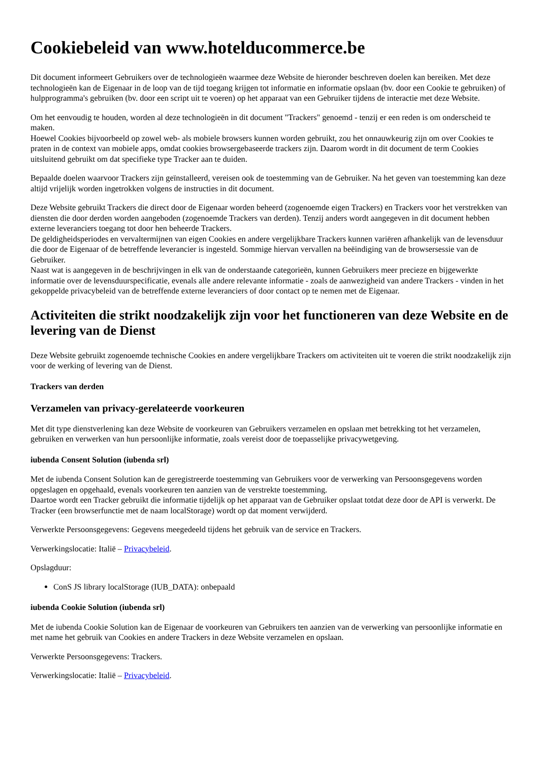Cookiebeleid van www.hotelducommerce.be
Dit document informeert Gebruikers over de technologieën waarmee deze Website de hieronder beschreven doelen kan bereiken. Met deze technologieën kan de Eigenaar in de loop van de tijd toegang krijgen tot informatie en informatie opslaan (bv. door een Cookie te gebruiken) of hulpprogramma's gebruiken (bv. door een script uit te voeren) op het apparaat van een Gebruiker tijdens de interactie met deze Website.
Om het eenvoudig te houden, worden al deze technologieën in dit document "Trackers" genoemd - tenzij er een reden is om onderscheid te maken.
Hoewel Cookies bijvoorbeeld op zowel web- als mobiele browsers kunnen worden gebruikt, zou het onnauwkeurig zijn om over Cookies te praten in de context van mobiele apps, omdat cookies browsergebaseerde trackers zijn. Daarom wordt in dit document de term Cookies uitsluitend gebruikt om dat specifieke type Tracker aan te duiden.
Bepaalde doelen waarvoor Trackers zijn geïnstalleerd, vereisen ook de toestemming van de Gebruiker. Na het geven van toestemming kan deze altijd vrijelijk worden ingetrokken volgens de instructies in dit document.
Deze Website gebruikt Trackers die direct door de Eigenaar worden beheerd (zogenoemde eigen Trackers) en Trackers voor het verstrekken van diensten die door derden worden aangeboden (zogenoemde Trackers van derden). Tenzij anders wordt aangegeven in dit document hebben externe leveranciers toegang tot door hen beheerde Trackers.
De geldigheidsperiodes en vervaltermijnen van eigen Cookies en andere vergelijkbare Trackers kunnen variëren afhankelijk van de levensduur die door de Eigenaar of de betreffende leverancier is ingesteld. Sommige hiervan vervallen na beëindiging van de browsersessie van de Gebruiker.
Naast wat is aangegeven in de beschrijvingen in elk van de onderstaande categorieën, kunnen Gebruikers meer precieze en bijgewerkte informatie over de levensduurspecificatie, evenals alle andere relevante informatie - zoals de aanwezigheid van andere Trackers - vinden in het gekoppelde privacybeleid van de betreffende externe leveranciers of door contact op te nemen met de Eigenaar.
Activiteiten die strikt noodzakelijk zijn voor het functioneren van deze Website en de levering van de Dienst
Deze Website gebruikt zogenoemde technische Cookies en andere vergelijkbare Trackers om activiteiten uit te voeren die strikt noodzakelijk zijn voor de werking of levering van de Dienst.
Trackers van derden
Verzamelen van privacy-gerelateerde voorkeuren
Met dit type dienstverlening kan deze Website de voorkeuren van Gebruikers verzamelen en opslaan met betrekking tot het verzamelen, gebruiken en verwerken van hun persoonlijke informatie, zoals vereist door de toepasselijke privacywetgeving.
iubenda Consent Solution (iubenda srl)
Met de iubenda Consent Solution kan de geregistreerde toestemming van Gebruikers voor de verwerking van Persoonsgegevens worden opgeslagen en opgehaald, evenals voorkeuren ten aanzien van de verstrekte toestemming.
Daartoe wordt een Tracker gebruikt die informatie tijdelijk op het apparaat van de Gebruiker opslaat totdat deze door de API is verwerkt. De Tracker (een browserfunctie met de naam localStorage) wordt op dat moment verwijderd.
Verwerkte Persoonsgegevens: Gegevens meegedeeld tijdens het gebruik van de service en Trackers.
Verwerkingslocatie: Italië – Privacybeleid.
Opslagduur:
ConS JS library localStorage (IUB_DATA): onbepaald
iubenda Cookie Solution (iubenda srl)
Met de iubenda Cookie Solution kan de Eigenaar de voorkeuren van Gebruikers ten aanzien van de verwerking van persoonlijke informatie en met name het gebruik van Cookies en andere Trackers in deze Website verzamelen en opslaan.
Verwerkte Persoonsgegevens: Trackers.
Verwerkingslocatie: Italië – Privacybeleid.